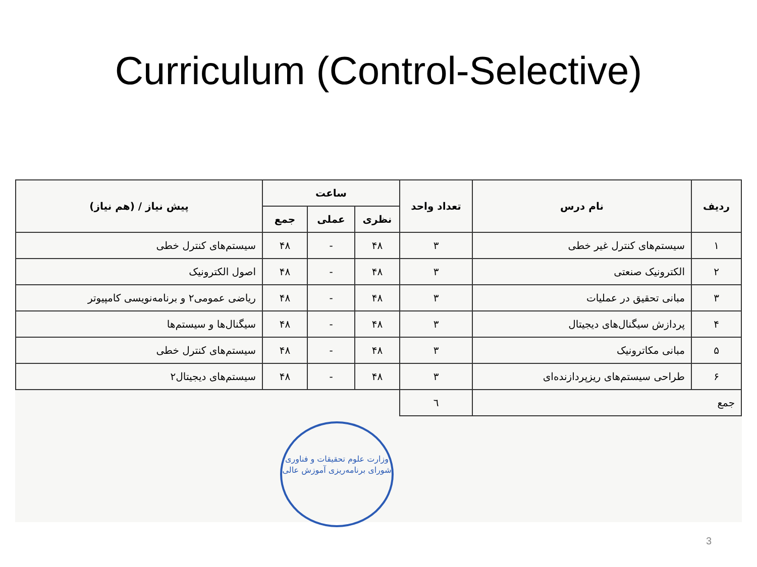Curriculum (Control-Selective)
| ردیف | نام درس | تعداد واحد | ساعت | | | پیش نیاز / (هم نیاز) |
| --- | --- | --- | --- | --- | --- | --- |
| | | | نظری | عملی | جمع | |
| ۱ | سیستم‌های کنترل غیر خطی | ۳ | ۴۸ | - | ۴۸ | سیستم‌های کنترل خطی |
| ۲ | الکترونیک صنعتی | ۳ | ۴۸ | - | ۴۸ | اصول الکترونیک |
| ۳ | مبانی تحقیق در عملیات | ۳ | ۴۸ | - | ۴۸ | ریاضی عمومی۲ و برنامه‌نویسی کامپیوتر |
| ۴ | پردازش سیگنال‌های دیجیتال | ۳ | ۴۸ | - | ۴۸ | سیگنال‌ها و سیستم‌ها |
| ۵ | مبانی مکاترونیک | ۳ | ۴۸ | - | ۴۸ | سیستم‌های کنترل خطی |
| ۶ | طراحی سیستم‌های ریزپردازنده‌ای | ۳ | ۴۸ | - | ۴۸ | سیستم‌های دیجیتال۲ |
| جمع | | ٦ | | | | |
وزارت علوم تحقیقات و فناوری
شورای برنامه‌ریزی آموزش عالی
3